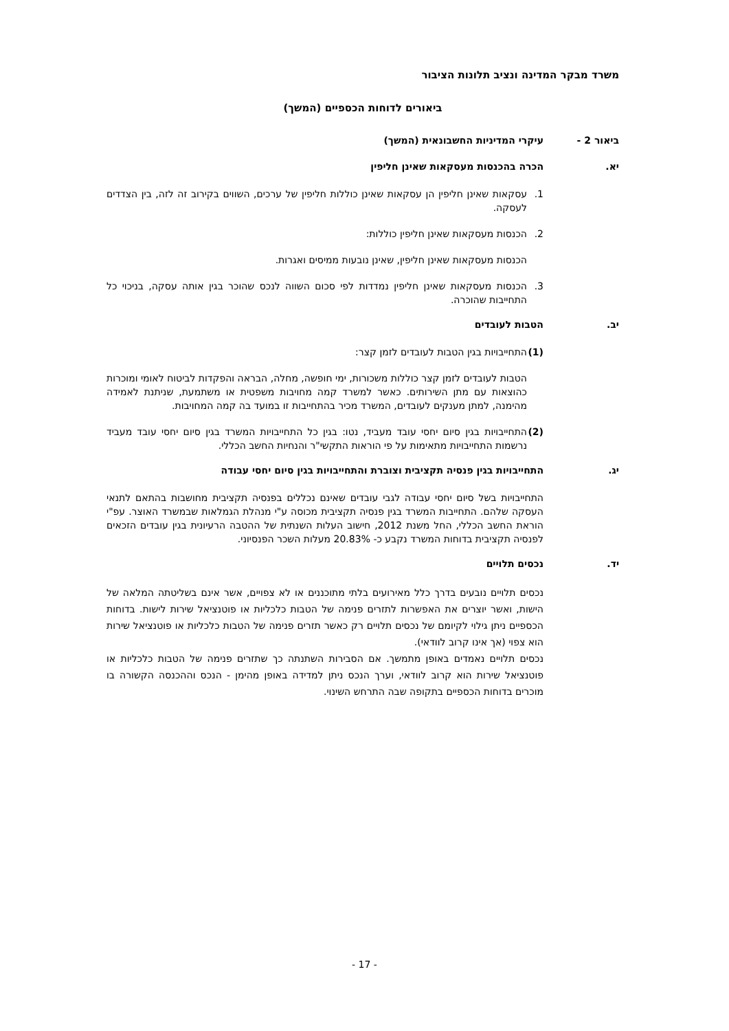משרד מבקר המדינה ונציב תלונות הציבור
ביאורים לדוחות הכספיים (המשך)
ביאור 2 - עיקרי המדיניות החשבונאית (המשך)
יא. הכרה בהכנסות מעסקאות שאינן חליפין
1. עסקאות שאינן חליפין הן עסקאות שאינן כוללות חליפין של ערכים, השווים בקירוב זה לזה, בין הצדדים לעסקה.
2. הכנסות מעסקאות שאינן חליפין כוללות:
הכנסות מעסקאות שאינן חליפין, שאינן נובעות ממיסים ואגרות.
3. הכנסות מעסקאות שאינן חליפין נמדדות לפי סכום השווה לנכס שהוכר בגין אותה עסקה, בניכוי כל התחייבות שהוכרה.
יב. הטבות לעובדים
(1) התחייבויות בגין הטבות לעובדים לזמן קצר:
הטבות לעובדים לזמן קצר כוללות משכורות, ימי חופשה, מחלה, הבראה והפקדות לביטוח לאומי ומוכרות כהוצאות עם מתן השירותים. כאשר למשרד קמה מחויבות משפטית או משתמעת, שניתנת לאמידה מהימנה, למתן מענקים לעובדים, המשרד מכיר בהתחייבות זו במועד בה קמה המחויבות.
(2) התחייבויות בגין סיום יחסי עובד מעביד, נטו: בגין כל התחייבויות המשרד בגין סיום יחסי עובד מעביד נרשמות התחייבויות מתאימות על פי הוראות התקשי"ר והנחיות החשב הכללי.
יג. התחייבויות בגין פנסיה תקציבית וצוברת והתחייבויות בגין סיום יחסי עבודה
התחייבויות בשל סיום יחסי עבודה לגבי עובדים שאינם נכללים בפנסיה תקציבית מחושבות בהתאם לתנאי העסקה שלהם. התחייבות המשרד בגין פנסיה תקציבית מכוסה ע"י מנהלת הגמלאות שבמשרד האוצר. עפ"י הוראת החשב הכללי, החל משנת 2012, חישוב העלות השנתית של ההטבה הרעיונית בגין עובדים הזכאים לפנסיה תקציבית בדוחות המשרד נקבע כ- 20.83% מעלות השכר הפנסיוני.
יד. נכסים תלויים
נכסים תלויים נובעים בדרך כלל מאירועים בלתי מתוכננים או לא צפויים, אשר אינם בשליטתה המלאה של הישות, ואשר יוצרים את האפשרות לתזרים פנימה של הטבות כלכליות או פוטנציאל שירות לישות. בדוחות הכספיים ניתן גילוי לקיומם של נכסים תלויים רק כאשר תזרים פנימה של הטבות כלכליות או פוטנציאל שירות הוא צפוי (אך אינו קרוב לוודאי).
נכסים תלויים נאמדים באופן מתמשך. אם הסבירות השתנתה כך שתזרים פנימה של הטבות כלכליות או פוטנציאל שירות הוא קרוב לוודאי, וערך הנכס ניתן למדידה באופן מהימן - הנכס וההכנסה הקשורה בו מוכרים בדוחות הכספיים בתקופה שבה התרחש השינוי.
- 17 -